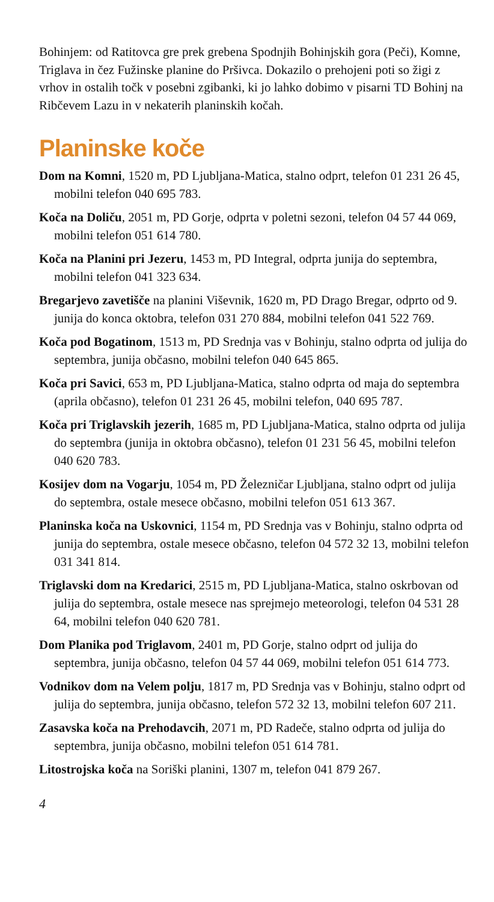Bohinjem: od Ratitovca gre prek grebena Spodnjih Bohinjskih gora (Peči), Komne, Triglava in čez Fužinske planine do Pršivca. Dokazilo o prehojeni poti so žigi z vrhov in ostalih točk v posebni zgibanki, ki jo lahko dobimo v pisarni TD Bohinj na Ribčevem Lazu in v nekaterih planinskih kočah.
Planinske koče
Dom na Komni, 1520 m, PD Ljubljana-Matica, stalno odprt, telefon 01 231 26 45, mobilni telefon 040 695 783.
Koča na Doliču, 2051 m, PD Gorje, odprta v poletni sezoni, telefon 04 57 44 069, mobilni telefon 051 614 780.
Koča na Planini pri Jezeru, 1453 m, PD Integral, odprta junija do septembra, mobilni telefon 041 323 634.
Bregarjevo zavetišče na planini Viševnik, 1620 m, PD Drago Bregar, odprto od 9. junija do konca oktobra, telefon 031 270 884, mobilni telefon 041 522 769.
Koča pod Bogatinom, 1513 m, PD Srednja vas v Bohinju, stalno odprta od julija do septembra, junija občasno, mobilni telefon 040 645 865.
Koča pri Savici, 653 m, PD Ljubljana-Matica, stalno odprta od maja do septembra (aprila občasno), telefon 01 231 26 45, mobilni telefon, 040 695 787.
Koča pri Triglavskih jezerih, 1685 m, PD Ljubljana-Matica, stalno odprta od julija do septembra (junija in oktobra občasno), telefon 01 231 56 45, mobilni telefon 040 620 783.
Kosijev dom na Vogarju, 1054 m, PD Železničar Ljubljana, stalno odprt od julija do septembra, ostale mesece občasno, mobilni telefon 051 613 367.
Planinska koča na Uskovnici, 1154 m, PD Srednja vas v Bohinju, stalno odprta od junija do septembra, ostale mesece občasno, telefon 04 572 32 13, mobilni telefon 031 341 814.
Triglavski dom na Kredarici, 2515 m, PD Ljubljana-Matica, stalno oskrbovan od julija do septembra, ostale mesece nas sprejmejo meteorologi, telefon 04 531 28 64, mobilni telefon 040 620 781.
Dom Planika pod Triglavom, 2401 m, PD Gorje, stalno odprt od julija do septembra, junija občasno, telefon 04 57 44 069, mobilni telefon 051 614 773.
Vodnikov dom na Velem polju, 1817 m, PD Srednja vas v Bohinju, stalno odprt od julija do septembra, junija občasno, telefon 572 32 13, mobilni telefon 607 211.
Zasavska koča na Prehodavcih, 2071 m, PD Radeče, stalno odprta od julija do septembra, junija občasno, mobilni telefon 051 614 781.
Litostrojska koča na Soriški planini, 1307 m, telefon 041 879 267.
4